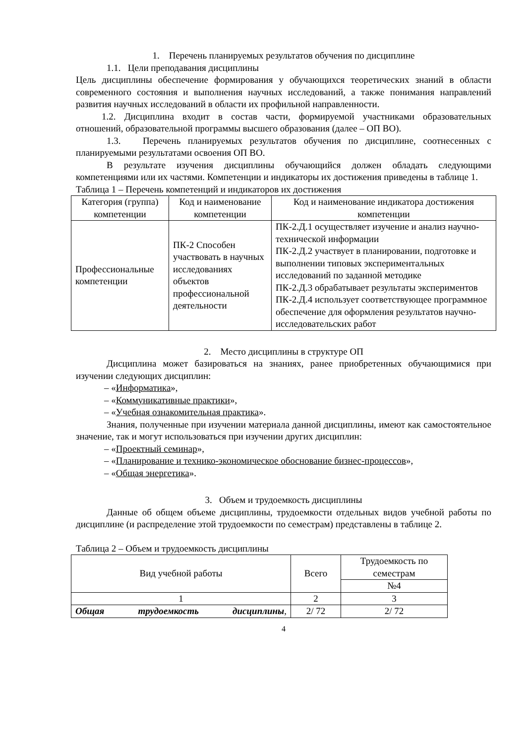1. Перечень планируемых результатов обучения по дисциплине
1.1. Цели преподавания дисциплины
Цель дисциплины обеспечение формирования у обучающихся теоретических знаний в области современного состояния и выполнения научных исследований, а также понимания направлений развития научных исследований в области их профильной направленности.
1.2. Дисциплина входит в состав части, формируемой участниками образовательных отношений, образовательной программы высшего образования (далее – ОП ВО).
1.3. Перечень планируемых результатов обучения по дисциплине, соотнесенных с планируемыми результатами освоения ОП ВО.
В результате изучения дисциплины обучающийся должен обладать следующими компетенциями или их частями. Компетенции и индикаторы их достижения приведены в таблице 1.
Таблица 1 – Перечень компетенций и индикаторов их достижения
| Категория (группа) компетенции | Код и наименование компетенции | Код и наименование индикатора достижения компетенции |
| --- | --- | --- |
| Профессиональные компетенции | ПК-2 Способен участвовать в научных исследованиях объектов профессиональной деятельности | ПК-2.Д.1 осуществляет изучение и анализ научно-технической информации ПК-2.Д.2 участвует в планировании, подготовке и выполнении типовых экспериментальных исследований по заданной методике ПК-2.Д.3 обрабатывает результаты экспериментов ПК-2.Д.4 использует соответствующее программное обеспечение для оформления результатов научно-исследовательских работ |
2. Место дисциплины в структуре ОП
Дисциплина может базироваться на знаниях, ранее приобретенных обучающимися при изучении следующих дисциплин:
– «Информатика»,
– «Коммуникативные практики»,
– «Учебная ознакомительная практика».
Знания, полученные при изучении материала данной дисциплины, имеют как самостоятельное значение, так и могут использоваться при изучении других дисциплин:
– «Проектный семинар»,
– «Планирование и технико-экономическое обоснование бизнес-процессов»,
– «Общая энергетика».
3. Объем и трудоемкость дисциплины
Данные об общем объеме дисциплины, трудоемкости отдельных видов учебной работы по дисциплине (и распределение этой трудоемкости по семестрам) представлены в таблице 2.
Таблица 2 – Объем и трудоемкость дисциплины
| Вид учебной работы | Всего | Трудоемкость по семестрам |
| --- | --- | --- |
| | | №4 |
| 1 | 2 | 3 |
| Общая трудоемкость дисциплины , | 2/ 72 | 2/ 72 |
4